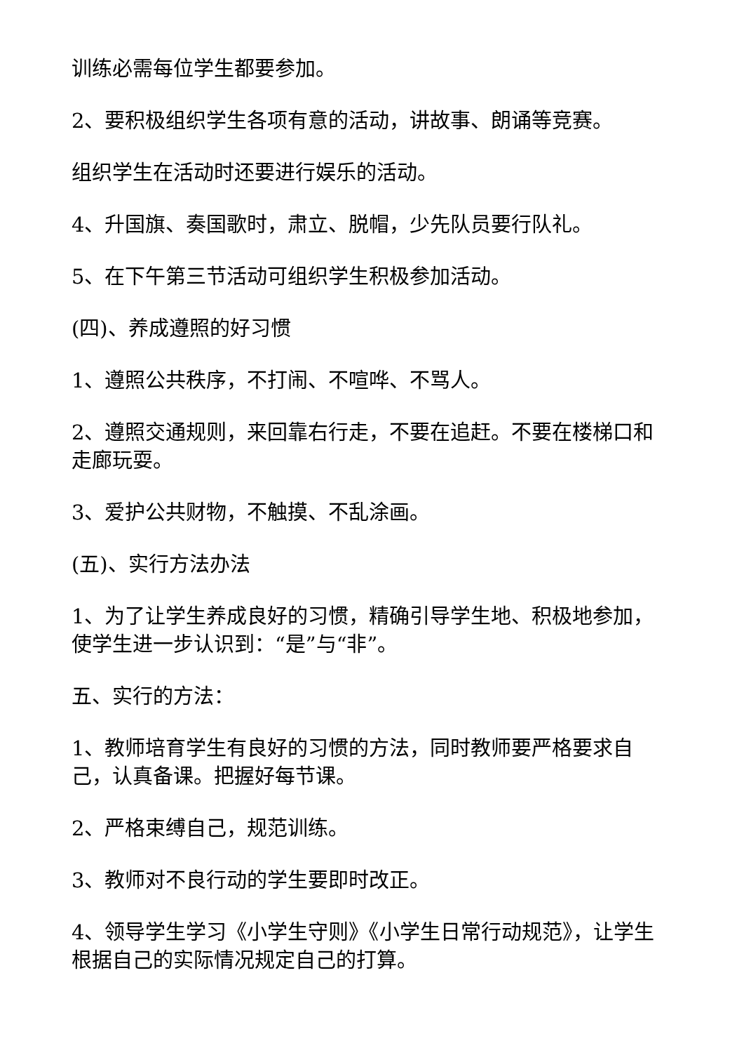训练必需每位学生都要参加。
2、要积极组织学生各项有意的活动，讲故事、朗诵等竞赛。
组织学生在活动时还要进行娱乐的活动。
4、升国旗、奏国歌时，肃立、脱帽，少先队员要行队礼。
5、在下午第三节活动可组织学生积极参加活动。
(四)、养成遵照的好习惯
1、遵照公共秩序，不打闹、不喧哗、不骂人。
2、遵照交通规则，来回靠右行走，不要在追赶。不要在楼梯口和走廊玩耍。
3、爱护公共财物，不触摸、不乱涂画。
(五)、实行方法办法
1、为了让学生养成良好的习惯，精确引导学生地、积极地参加，使学生进一步认识到：“是”与“非”。
五、实行的方法：
1、教师培育学生有良好的习惯的方法，同时教师要严格要求自己，认真备课。把握好每节课。
2、严格束缚自己，规范训练。
3、教师对不良行动的学生要即时改正。
4、领导学生学习《小学生守则》《小学生日常行动规范》，让学生根据自己的实际情况规定自己的打算。